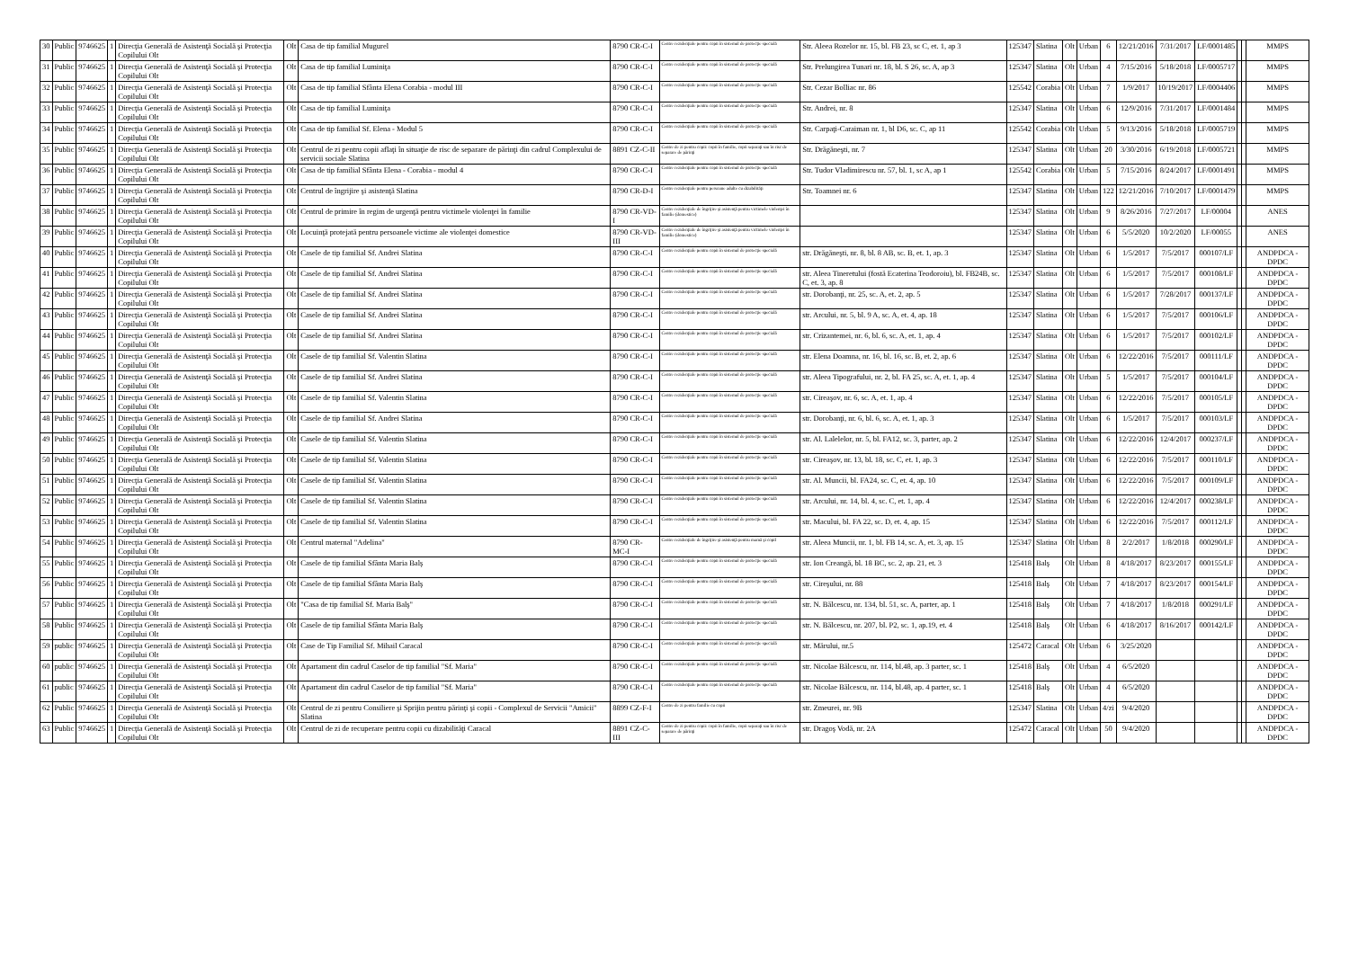| 30 | Public | 9746625 | 1 | Direcţia Generală de Asistenţă Socială şi Protecţia Copilului Olt | Olt | Casa de tip familial Mugurel | 8790 CR-C-I | Centre rezidenţiale pentru copii în sistemul de protecţie specială | Str. Aleea Rozelor nr. 15, bl. FB 23, sc C, et. 1, ap 3 | 125347 | Slatina | Olt | Urban | 6 | 12/21/2016 | 7/31/2017 | LF/0001485 | | | MMPS |
| 31 | Public | 9746625 | 1 | Direcţia Generală de Asistenţă Socială şi Protecţia Copilului Olt | Olt | Casa de tip familial Luminiţa | 8790 CR-C-I | Centre rezidenţiale pentru copii în sistemul de protecţie specială | Str. Prelungirea Tunari nr. 18, bl. S 26, sc. A, ap 3 | 125347 | Slatina | Olt | Urban | 4 | 7/15/2016 | 5/18/2018 | LF/0005717 | | | MMPS |
| 32 | Public | 9746625 | 1 | Direcţia Generală de Asistenţă Socială şi Protecţia Copilului Olt | Olt | Casa de tip familial Sfânta Elena Corabia - modul III | 8790 CR-C-I | Centre rezidenţiale pentru copii în sistemul de protecţie specială | Str. Cezar Bolliac nr. 86 | 125542 | Corabia | Olt | Urban | 7 | 1/9/2017 | 10/19/2017 | LF/0004406 | | | MMPS |
| 33 | Public | 9746625 | 1 | Direcţia Generală de Asistenţă Socială şi Protecţia Copilului Olt | Olt | Casa de tip familial Luminiţa | 8790 CR-C-I | Centre rezidenţiale pentru copii în sistemul de protecţie specială | Str. Andrei, nr. 8 | 125347 | Slatina | Olt | Urban | 6 | 12/9/2016 | 7/31/2017 | LF/0001484 | | | MMPS |
| 34 | Public | 9746625 | 1 | Direcţia Generală de Asistenţă Socială şi Protecţia Copilului Olt | Olt | Casa de tip familial Sf. Elena - Modul 5 | 8790 CR-C-I | Centre rezidenţiale pentru copii în sistemul de protecţie specială | Str. Carpaţi-Caraiman nr. 1, bl D6, sc. C, ap 11 | 125542 | Corabia | Olt | Urban | 5 | 9/13/2016 | 5/18/2018 | LF/0005719 | | | MMPS |
| 35 | Public | 9746625 | 1 | Direcţia Generală de Asistenţă Socială şi Protecţia Copilului Olt | Olt | Centrul de zi pentru copii aflaţi în situaţie de risc de separare de părinţi din cadrul Complexului de servicii sociale Slatina | 8891 CZ-C-II | Centre de zi pentru copii: copii în familie, copii separaţi sau în risc de separare de părinţi | Str. Drăgăneşti, nr. 7 | 125347 | Slatina | Olt | Urban | 20 | 3/30/2016 | 6/19/2018 | LF/0005721 | | | MMPS |
| 36 | Public | 9746625 | 1 | Direcţia Generală de Asistenţă Socială şi Protecţia Copilului Olt | Olt | Casa de tip familial Sfânta Elena - Corabia - modul 4 | 8790 CR-C-I | Centre rezidenţiale pentru copii în sistemul de protecţie specială | Str. Tudor Vladimirescu nr. 57, bl. 1, sc A, ap 1 | 125542 | Corabia | Olt | Urban | 5 | 7/15/2016 | 8/24/2017 | LF/0001491 | | | MMPS |
| 37 | Public | 9746625 | 1 | Direcţia Generală de Asistenţă Socială şi Protecţia Copilului Olt | Olt | Centrul de îngrijire şi asistenţă Slatina | 8790 CR-D-I | Centre rezidenţiale pentru persoane adulte cu dizabilităţi | Str. Toamnei nr. 6 | 125347 | Slatina | Olt | Urban | 122 | 12/21/2016 | 7/10/2017 | LF/0001479 | | | MMPS |
| 38 | Public | 9746625 | 1 | Direcţia Generală de Asistenţă Socială şi Protecţia Copilului Olt | Olt | Centrul de primire în regim de urgenţă pentru victimele violenţei în familie | 8790 CR-VD-I | Centre rezidenţiale de îngrijire şi asistenţă pentru victimele violenţei în familie (domestice) | | 125347 | Slatina | Olt | Urban | 9 | 8/26/2016 | 7/27/2017 | LF/00004 | | | ANES |
| 39 | Public | 9746625 | 1 | Direcţia Generală de Asistenţă Socială şi Protecţia Copilului Olt | Olt | Locuinţă protejată pentru persoanele victime ale violenţei domestice | 8790 CR-VD-III | Centre rezidenţiale de îngrijire şi asistenţă pentru victimele violenţei în familie (domestice) | | 125347 | Slatina | Olt | Urban | 6 | 5/5/2020 | 10/2/2020 | LF/00055 | | | ANES |
| 40 | Public | 9746625 | 1 | Direcţia Generală de Asistenţă Socială şi Protecţia Copilului Olt | Olt | Casele de tip familial Sf. Andrei Slatina | 8790 CR-C-I | Centre rezidenţiale pentru copii în sistemul de protecţie specială | str. Drăgăneşti, nr. 8, bl. 8 AB, sc. B, et. 1, ap. 3 | 125347 | Slatina | Olt | Urban | 6 | 1/5/2017 | 7/5/2017 | 000107/LF | | | ANDPDCA - DPDC |
| 41 | Public | 9746625 | 1 | Direcţia Generală de Asistenţă Socială şi Protecţia Copilului Olt | Olt | Casele de tip familial Sf. Andrei Slatina | 8790 CR-C-I | Centre rezidenţiale pentru copii în sistemul de protecţie specială | str. Aleea Tineretului (fostă Ecaterina Teodoroiu), bl. FB24B, sc. C, et. 3, ap. 8 | 125347 | Slatina | Olt | Urban | 6 | 1/5/2017 | 7/5/2017 | 000108/LF | | | ANDPDCA - DPDC |
| 42 | Public | 9746625 | 1 | Direcţia Generală de Asistenţă Socială şi Protecţia Copilului Olt | Olt | Casele de tip familial Sf. Andrei Slatina | 8790 CR-C-I | Centre rezidenţiale pentru copii în sistemul de protecţie specială | str. Dorobanţi, nr. 25, sc. A, et. 2, ap. 5 | 125347 | Slatina | Olt | Urban | 6 | 1/5/2017 | 7/28/2017 | 000137/LF | | | ANDPDCA - DPDC |
| 43 | Public | 9746625 | 1 | Direcţia Generală de Asistenţă Socială şi Protecţia Copilului Olt | Olt | Casele de tip familial Sf. Andrei Slatina | 8790 CR-C-I | Centre rezidenţiale pentru copii în sistemul de protecţie specială | str. Arcului, nr. 5, bl. 9 A, sc. A, et. 4, ap. 18 | 125347 | Slatina | Olt | Urban | 6 | 1/5/2017 | 7/5/2017 | 000106/LF | | | ANDPDCA - DPDC |
| 44 | Public | 9746625 | 1 | Direcţia Generală de Asistenţă Socială şi Protecţia Copilului Olt | Olt | Casele de tip familial Sf. Andrei Slatina | 8790 CR-C-I | Centre rezidenţiale pentru copii în sistemul de protecţie specială | str. Crizantemei, nr. 6, bl. 6, sc. A, et. 1, ap. 4 | 125347 | Slatina | Olt | Urban | 6 | 1/5/2017 | 7/5/2017 | 000102/LF | | | ANDPDCA - DPDC |
| 45 | Public | 9746625 | 1 | Direcţia Generală de Asistenţă Socială şi Protecţia Copilului Olt | Olt | Casele de tip familial Sf. Valentin Slatina | 8790 CR-C-I | Centre rezidenţiale pentru copii în sistemul de protecţie specială | str. Elena Doamna, nr. 16, bl. 16, sc. B, et. 2, ap. 6 | 125347 | Slatina | Olt | Urban | 6 | 12/22/2016 | 7/5/2017 | 000111/LF | | | ANDPDCA - DPDC |
| 46 | Public | 9746625 | 1 | Direcţia Generală de Asistenţă Socială şi Protecţia Copilului Olt | Olt | Casele de tip familial Sf. Andrei Slatina | 8790 CR-C-I | Centre rezidenţiale pentru copii în sistemul de protecţie specială | str. Aleea Tipografului, nr. 2, bl. FA 25, sc. A, et. 1, ap. 4 | 125347 | Slatina | Olt | Urban | 5 | 1/5/2017 | 7/5/2017 | 000104/LF | | | ANDPDCA - DPDC |
| 47 | Public | 9746625 | 1 | Direcţia Generală de Asistenţă Socială şi Protecţia Copilului Olt | Olt | Casele de tip familial Sf. Valentin Slatina | 8790 CR-C-I | Centre rezidenţiale pentru copii în sistemul de protecţie specială | str. Cireaşov, nr. 6, sc. A, et. 1, ap. 4 | 125347 | Slatina | Olt | Urban | 6 | 12/22/2016 | 7/5/2017 | 000105/LF | | | ANDPDCA - DPDC |
| 48 | Public | 9746625 | 1 | Direcţia Generală de Asistenţă Socială şi Protecţia Copilului Olt | Olt | Casele de tip familial Sf. Andrei Slatina | 8790 CR-C-I | Centre rezidenţiale pentru copii în sistemul de protecţie specială | str. Dorobanţi, nr. 6, bl. 6, sc. A, et. 1, ap. 3 | 125347 | Slatina | Olt | Urban | 6 | 1/5/2017 | 7/5/2017 | 000103/LF | | | ANDPDCA - DPDC |
| 49 | Public | 9746625 | 1 | Direcţia Generală de Asistenţă Socială şi Protecţia Copilului Olt | Olt | Casele de tip familial Sf. Valentin Slatina | 8790 CR-C-I | Centre rezidenţiale pentru copii în sistemul de protecţie specială | str. Al. Lalelelor, nr. 5, bl. FA12, sc. 3, parter, ap. 2 | 125347 | Slatina | Olt | Urban | 6 | 12/22/2016 | 12/4/2017 | 000237/LF | | | ANDPDCA - DPDC |
| 50 | Public | 9746625 | 1 | Direcţia Generală de Asistenţă Socială şi Protecţia Copilului Olt | Olt | Casele de tip familial Sf. Valentin Slatina | 8790 CR-C-I | Centre rezidenţiale pentru copii în sistemul de protecţie specială | str. Cireaşov, nr. 13, bl. 18, sc. C, et. 1, ap. 3 | 125347 | Slatina | Olt | Urban | 6 | 12/22/2016 | 7/5/2017 | 000110/LF | | | ANDPDCA - DPDC |
| 51 | Public | 9746625 | 1 | Direcţia Generală de Asistenţă Socială şi Protecţia Copilului Olt | Olt | Casele de tip familial Sf. Valentin Slatina | 8790 CR-C-I | Centre rezidenţiale pentru copii în sistemul de protecţie specială | str. Al. Muncii, bl. FA24, sc. C, et. 4, ap. 10 | 125347 | Slatina | Olt | Urban | 6 | 12/22/2016 | 7/5/2017 | 000109/LF | | | ANDPDCA - DPDC |
| 52 | Public | 9746625 | 1 | Direcţia Generală de Asistenţă Socială şi Protecţia Copilului Olt | Olt | Casele de tip familial Sf. Valentin Slatina | 8790 CR-C-I | Centre rezidenţiale pentru copii în sistemul de protecţie specială | str. Arcului, nr. 14, bl. 4, sc. C, et. 1, ap. 4 | 125347 | Slatina | Olt | Urban | 6 | 12/22/2016 | 12/4/2017 | 000238/LF | | | ANDPDCA - DPDC |
| 53 | Public | 9746625 | 1 | Direcţia Generală de Asistenţă Socială şi Protecţia Copilului Olt | Olt | Casele de tip familial Sf. Valentin Slatina | 8790 CR-C-I | Centre rezidenţiale pentru copii în sistemul de protecţie specială | str. Macului, bl. FA 22, sc. D, et. 4, ap. 15 | 125347 | Slatina | Olt | Urban | 6 | 12/22/2016 | 7/5/2017 | 000112/LF | | | ANDPDCA - DPDC |
| 54 | Public | 9746625 | 1 | Direcţia Generală de Asistenţă Socială şi Protecţia Copilului Olt | Olt | Centrul maternal "Adelina" | 8790 CR-MC-I | Centre rezidenţiale de îngrijire şi asistenţă pentru mamă şi copil | str. Aleea Muncii, nr. 1, bl. FB 14, sc. A, et. 3, ap. 15 | 125347 | Slatina | Olt | Urban | 8 | 2/2/2017 | 1/8/2018 | 000290/LF | | | ANDPDCA - DPDC |
| 55 | Public | 9746625 | 1 | Direcţia Generală de Asistenţă Socială şi Protecţia Copilului Olt | Olt | Casele de tip familial Sfânta Maria Balş | 8790 CR-C-I | Centre rezidenţiale pentru copii în sistemul de protecţie specială | str. Ion Creangă, bl. 18 BC, sc. 2, ap. 21, et. 3 | 125418 | Balş | Olt | Urban | 8 | 4/18/2017 | 8/23/2017 | 000155/LF | | | ANDPDCA - DPDC |
| 56 | Public | 9746625 | 1 | Direcţia Generală de Asistenţă Socială şi Protecţia Copilului Olt | Olt | Casele de tip familial Sfânta Maria Balş | 8790 CR-C-I | Centre rezidenţiale pentru copii în sistemul de protecţie specială | str. Cireşului, nr. 88 | 125418 | Balş | Olt | Urban | 7 | 4/18/2017 | 8/23/2017 | 000154/LF | | | ANDPDCA - DPDC |
| 57 | Public | 9746625 | 1 | Direcţia Generală de Asistenţă Socială şi Protecţia Copilului Olt | Olt | "Casa de tip familial Sf. Maria Balş" | 8790 CR-C-I | Centre rezidenţiale pentru copii în sistemul de protecţie specială | str. N. Bălcescu, nr. 134, bl. 51, sc. A, parter, ap. 1 | 125418 | Balş | Olt | Urban | 7 | 4/18/2017 | 1/8/2018 | 000291/LF | | | ANDPDCA - DPDC |
| 58 | Public | 9746625 | 1 | Direcţia Generală de Asistenţă Socială şi Protecţia Copilului Olt | Olt | Casele de tip familial Sfânta Maria Balş | 8790 CR-C-I | Centre rezidenţiale pentru copii în sistemul de protecţie specială | str. N. Bălcescu, nr. 207, bl. P2, sc. 1, ap.19, et. 4 | 125418 | Balş | Olt | Urban | 6 | 4/18/2017 | 8/16/2017 | 000142/LF | | | ANDPDCA - DPDC |
| 59 | public | 9746625 | 1 | Direcţia Generală de Asistenţă Socială şi Protecţia Copilului Olt | Olt | Case de Tip Familial Sf. Mihail Caracal | 8790 CR-C-I | Centre rezidenţiale pentru copii în sistemul de protecţie specială | str. Mărului, nr.5 | 125472 | Caracal | Olt | Urban | 6 | 3/25/2020 | | | | | ANDPDCA - DPDC |
| 60 | public | 9746625 | 1 | Direcţia Generală de Asistenţă Socială şi Protecţia Copilului Olt | Olt | Apartament din cadrul Caselor de tip familial "Sf. Maria" | 8790 CR-C-I | Centre rezidenţiale pentru copii în sistemul de protecţie specială | str. Nicolae Bălcescu, nr. 114, bl.48, ap. 3 parter, sc. 1 | 125418 | Balş | Olt | Urban | 4 | 6/5/2020 | | | | | ANDPDCA - DPDC |
| 61 | public | 9746625 | 1 | Direcţia Generală de Asistenţă Socială şi Protecţia Copilului Olt | Olt | Apartament din cadrul Caselor de tip familial "Sf. Maria" | 8790 CR-C-I | Centre rezidenţiale pentru copii în sistemul de protecţie specială | str. Nicolae Bălcescu, nr. 114, bl.48, ap. 4 parter, sc. 1 | 125418 | Balş | Olt | Urban | 4 | 6/5/2020 | | | | | ANDPDCA - DPDC |
| 62 | Public | 9746625 | 1 | Direcţia Generală de Asistenţă Socială şi Protecţia Copilului Olt | Olt | Centrul de zi pentru Consiliere şi Sprijin pentru părinţi şi copii - Complexul de Servicii "Amicii" Slatina | 8899 CZ-F-I | Centre de zi pentru familie cu copii | str. Zmeurei, nr. 9B | 125347 | Slatina | Olt | Urban | 4/zi | 9/4/2020 | | | | | ANDPDCA - DPDC |
| 63 | Public | 9746625 | 1 | Direcţia Generală de Asistenţă Socială şi Protecţia Copilului Olt | Olt | Centrul de zi de recuperare pentru copii cu dizabilităţi Caracal | 8891 CZ-C-III | Centre de zi pentru copii: copii în familie, copii separaţi sau în risc de separare de părinţi | str. Dragoş Vodă, nr. 2A | 125472 | Caracal | Olt | Urban | 50 | 9/4/2020 | | | | | ANDPDCA - DPDC |